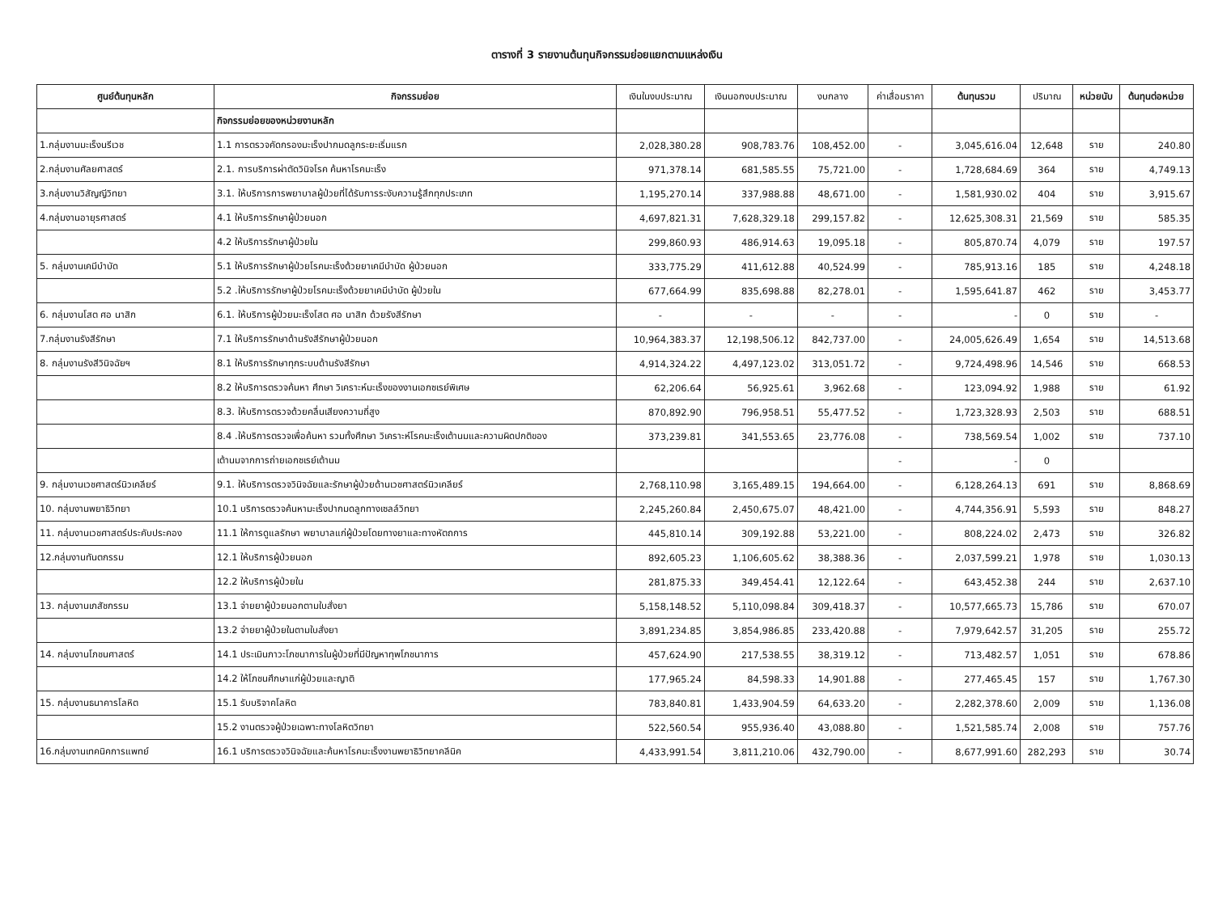ตารางที่ 3 รายงานต้นทุนกิจกรรมย่อยแยกตามแหล่งเงิน
| ศูนย์ต้นทุนหลัก | กิจกรรมย่อย | เงินในงบประมาณ | เงินนอกงบประมาณ | งบกลาง | ค่าเสื่อมราคา | ต้นทุนรวม | ปริมาณ | หน่วยนับ | ต้นทุนต่อหน่วย |
| --- | --- | --- | --- | --- | --- | --- | --- | --- | --- |
| | กิจกรรมย่อยของหน่วยงานหลัก | | | | | | | | |
| 1.กลุ่มงานมะเร็งนรีเวช | 1.1 การตรวจคัดกรองมะเร็งปากมดลูกระยะเริ่มแรก | 2,028,380.28 | 908,783.76 | 108,452.00 | - | 3,045,616.04 | 12,648 | ราย | 240.80 |
| 2.กลุ่มงานศัลยศาสตร์ | 2.1. การบริการผ่าตัดวินิจโรค ค้นหาโรคมะเร็ง | 971,378.14 | 681,585.55 | 75,721.00 | - | 1,728,684.69 | 364 | ราย | 4,749.13 |
| 3.กลุ่มงานวิสัญญีวิทยา | 3.1. ให้บริการการพยาบาลผู้ป่วยที่ได้รับการระงับความรู้สึกทุกประเภท | 1,195,270.14 | 337,988.88 | 48,671.00 | - | 1,581,930.02 | 404 | ราย | 3,915.67 |
| 4.กลุ่มงานอายุรศาสตร์ | 4.1 ให้บริการรักษาผู้ป่วยนอก | 4,697,821.31 | 7,628,329.18 | 299,157.82 | - | 12,625,308.31 | 21,569 | ราย | 585.35 |
| | 4.2 ให้บริการรักษาผู้ป่วยใน | 299,860.93 | 486,914.63 | 19,095.18 | - | 805,870.74 | 4,079 | ราย | 197.57 |
| 5. กลุ่มงานเคมีบำบัด | 5.1 ให้บริการรักษาผู้ป่วยโรคมะเร็งด้วยยาเคมีบำบัด ผู้ป่วยนอก | 333,775.29 | 411,612.88 | 40,524.99 | - | 785,913.16 | 185 | ราย | 4,248.18 |
| | 5.2 .ให้บริการรักษาผู้ป่วยโรคมะเร็งด้วยยาเคมีบำบัด ผู้ป่วยใน | 677,664.99 | 835,698.88 | 82,278.01 | - | 1,595,641.87 | 462 | ราย | 3,453.77 |
| 6. กลุ่มงานโสต ศอ นาสิก | 6.1. ให้บริการผู้ป่วยมะเร็งโสต ศอ นาสิก ด้วยรังสีรักษา | - | - | - | - | - | 0 | ราย | - |
| 7.กลุ่มงานรังสีรักษา | 7.1 ให้บริการรักษาด้านรังสีรักษาผู้ป่วยนอก | 10,964,383.37 | 12,198,506.12 | 842,737.00 | - | 24,005,626.49 | 1,654 | ราย | 14,513.68 |
| 8. กลุ่มงานรังสีวินิจฉัยฯ | 8.1 ให้บริการรักษาทุกระบบด้านรังสีรักษา | 4,914,324.22 | 4,497,123.02 | 313,051.72 | - | 9,724,498.96 | 14,546 | ราย | 668.53 |
| | 8.2 ให้บริการตรวจค้นหา ศึกษา วิเคราะห์มะเร็งของงานเอกซเรย์พิเศษ | 62,206.64 | 56,925.61 | 3,962.68 | - | 123,094.92 | 1,988 | ราย | 61.92 |
| | 8.3. ให้บริการตรวจด้วยคลื่นเสียงความถี่สูง | 870,892.90 | 796,958.51 | 55,477.52 | - | 1,723,328.93 | 2,503 | ราย | 688.51 |
| | 8.4 .ให้บริการตรวจเพื่อค้นหา รวมทั้งศึกษา วิเคราะห์โรคมะเร็งเต้านมและความผิดปกติของ | 373,239.81 | 341,553.65 | 23,776.08 | - | 738,569.54 | 1,002 | ราย | 737.10 |
| | เต้านมจากการถ่ายเอกซเรย์เต้านม | | | | - | - | 0 | | |
| 9. กลุ่มงานเวชศาสตร์นิวเคลียร์ | 9.1. ให้บริการตรวจวินิจฉัยและรักษาผู้ป่วยด้านเวชศาสตร์นิวเคลียร์ | 2,768,110.98 | 3,165,489.15 | 194,664.00 | - | 6,128,264.13 | 691 | ราย | 8,868.69 |
| 10. กลุ่มงานพยาธิวิทยา | 10.1 บริการตรวจค้นหามะเร็งปากมดลูกทางเซลล์วิทยา | 2,245,260.84 | 2,450,675.07 | 48,421.00 | - | 4,744,356.91 | 5,593 | ราย | 848.27 |
| 11. กลุ่มงานเวชศาสตร์ประคับประคอง | 11.1 ให้การดูแลรักษา พยาบาลแก่ผู้ป่วยโดยทางยาและทางหัตถการ | 445,810.14 | 309,192.88 | 53,221.00 | - | 808,224.02 | 2,473 | ราย | 326.82 |
| 12.กลุ่มงานทันตกรรม | 12.1 ให้บริการผู้ป่วยนอก | 892,605.23 | 1,106,605.62 | 38,388.36 | - | 2,037,599.21 | 1,978 | ราย | 1,030.13 |
| | 12.2 ให้บริการผู้ป่วยใน | 281,875.33 | 349,454.41 | 12,122.64 | - | 643,452.38 | 244 | ราย | 2,637.10 |
| 13. กลุ่มงานเภสัชกรรม | 13.1 จ่ายยาผู้ป่วยนอกตามใบสั่งยา | 5,158,148.52 | 5,110,098.84 | 309,418.37 | - | 10,577,665.73 | 15,786 | ราย | 670.07 |
| | 13.2 จ่ายยาผู้ป่วยในตามใบสั่งยา | 3,891,234.85 | 3,854,986.85 | 233,420.88 | - | 7,979,642.57 | 31,205 | ราย | 255.72 |
| 14. กลุ่มงานโภชนศาสตร์ | 14.1 ประเมินภาวะโภชนาการในผู้ป่วยที่มีปัญหาทุพโภชนาการ | 457,624.90 | 217,538.55 | 38,319.12 | - | 713,482.57 | 1,051 | ราย | 678.86 |
| | 14.2 ให้โภชนศึกษาแก่ผู้ป่วยและญาติ | 177,965.24 | 84,598.33 | 14,901.88 | - | 277,465.45 | 157 | ราย | 1,767.30 |
| 15. กลุ่มงานธนาคารโลหิต | 15.1 รับบริจาคโลหิต | 783,840.81 | 1,433,904.59 | 64,633.20 | - | 2,282,378.60 | 2,009 | ราย | 1,136.08 |
| | 15.2 งานตรวจผู้ป่วยเฉพาะทางโลหิตวิทยา | 522,560.54 | 955,936.40 | 43,088.80 | - | 1,521,585.74 | 2,008 | ราย | 757.76 |
| 16.กลุ่มงานเทคนิคการแพทย์ | 16.1 บริการตรวจวินิจฉัยและค้นหาโรคมะเร็งงานพยาธิวิทยาคลีนิค | 4,433,991.54 | 3,811,210.06 | 432,790.00 | - | 8,677,991.60 | 282,293 | ราย | 30.74 |